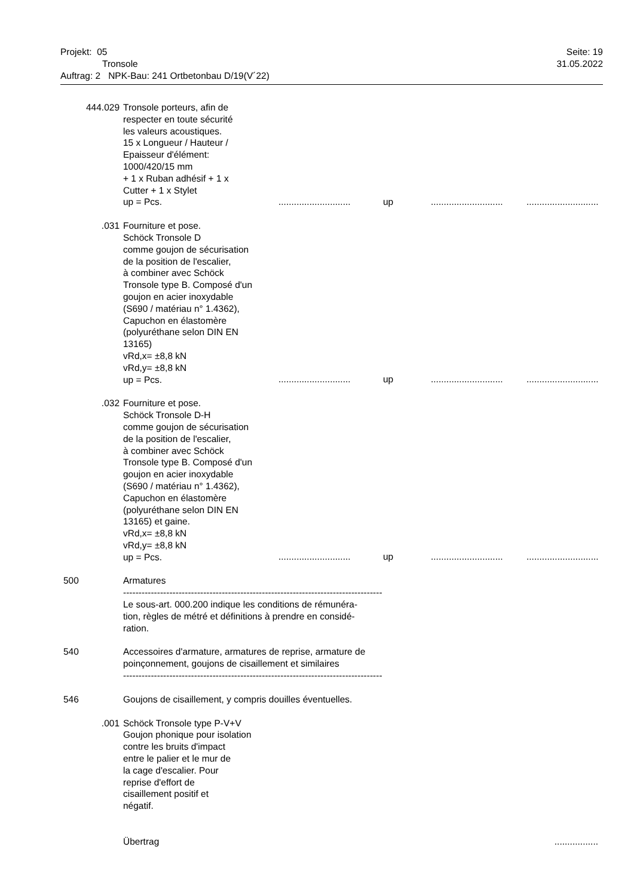Projekt: 05 Seite: 19
Tronsole 31.05.2022
Auftrag: 2 NPK-Bau: 241 Ortbetonbau D/19(V´22)
| 444.029 | Tronsole porteurs, afin de respecter en toute sécurité les valeurs acoustiques. 15 x Longueur / Hauteur / Epaisseur d'élément: 1000/420/15 mm + 1 x Ruban adhésif + 1 x Cutter + 1 x Stylet up = Pcs. | |
| | ............................ up ............................ ............................ | |
| .031 | Fourniture et pose. Schöck Tronsole D comme goujon de sécurisation de la position de l'escalier, à combiner avec Schöck Tronsole type B. Composé d'un goujon en acier inoxydable (S690 / matériau n° 1.4362), Capuchon en élastomère (polyuréthane selon DIN EN 13165) vRd,x= ±8,8 kN vRd,y= ±8,8 kN up = Pcs. | |
| | ............................ up ............................ ............................ | |
| .032 | Fourniture et pose. Schöck Tronsole D-H comme goujon de sécurisation de la position de l'escalier, à combiner avec Schöck Tronsole type B. Composé d'un goujon en acier inoxydable (S690 / matériau n° 1.4362), Capuchon en élastomère (polyuréthane selon DIN EN 13165) et gaine. vRd,x= ±8,8 kN vRd,y= ±8,8 kN up = Pcs. | |
| | ............................ up ............................ ............................ | |
| 500 | Armatures ------------------------------------------------------------------------------------ Le sous-art. 000.200 indique les conditions de rémunéra- tion, règles de métré et définitions à prendre en considé- ration. | |
| 540 | Accessoires d'armature, armatures de reprise, armature de poinçonnement, goujons de cisaillement et similaires ------------------------------------------------------------------------------------ | |
| 546 | Goujons de cisaillement, y compris douilles éventuelles. | |
| .001 | Schöck Tronsole type P-V+V Goujon phonique pour isolation contre les bruits d'impact entre le palier et le mur de la cage d'escalier. Pour reprise d'effort de cisaillement positif et négatif. | |
| | Übertrag | ................. |